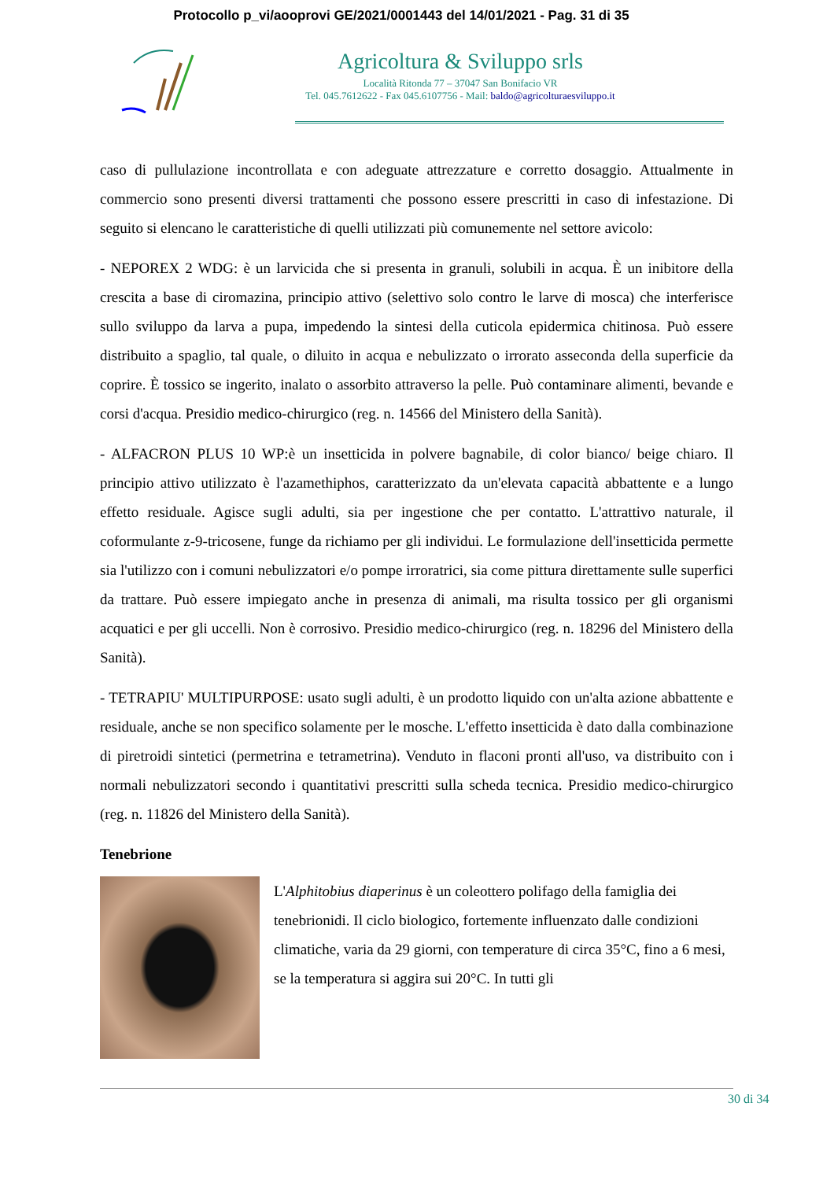Protocollo p_vi/aooprovi GE/2021/0001443 del 14/01/2021 - Pag. 31 di 35
Agricoltura & Sviluppo srls
Località Ritonda 77 – 37047 San Bonifacio VR
Tel. 045.7612622 - Fax 045.6107756 - Mail: baldo@agricolturaesviluppo.it
caso di pullulazione incontrollata e con adeguate attrezzature e corretto dosaggio. Attualmente in commercio sono presenti diversi trattamenti che possono essere prescritti in caso di infestazione. Di seguito si elencano le caratteristiche di quelli utilizzati più comunemente nel settore avicolo:
- NEPOREX 2 WDG: è un larvicida che si presenta in granuli, solubili in acqua. È un inibitore della crescita a base di ciromazina, principio attivo (selettivo solo contro le larve di mosca) che interferisce sullo sviluppo da larva a pupa, impedendo la sintesi della cuticola epidermica chitinosa. Può essere distribuito a spaglio, tal quale, o diluito in acqua e nebulizzato o irrorato asseconda della superficie da coprire. È tossico se ingerito, inalato o assorbito attraverso la pelle. Può contaminare alimenti, bevande e corsi d'acqua. Presidio medico-chirurgico (reg. n. 14566 del Ministero della Sanità).
- ALFACRON PLUS 10 WP:è un insetticida in polvere bagnabile, di color bianco/ beige chiaro. Il principio attivo utilizzato è l'azamethiphos, caratterizzato da un'elevata capacità abbattente e a lungo effetto residuale. Agisce sugli adulti, sia per ingestione che per contatto. L'attrattivo naturale, il coformulante z-9-tricosene, funge da richiamo per gli individui. Le formulazione dell'insetticida permette sia l'utilizzo con i comuni nebulizzatori e/o pompe irroratrici, sia come pittura direttamente sulle superfici da trattare. Può essere impiegato anche in presenza di animali, ma risulta tossico per gli organismi acquatici e per gli uccelli. Non è corrosivo. Presidio medico-chirurgico (reg. n. 18296 del Ministero della Sanità).
- TETRAPIU' MULTIPURPOSE: usato sugli adulti, è un prodotto liquido con un'alta azione abbattente e residuale, anche se non specifico solamente per le mosche. L'effetto insetticida è dato dalla combinazione di piretroidi sintetici (permetrina e tetrametrina). Venduto in flaconi pronti all'uso, va distribuito con i normali nebulizzatori secondo i quantitativi prescritti sulla scheda tecnica. Presidio medico-chirurgico (reg. n. 11826 del Ministero della Sanità).
Tenebrione
L'Alphitobius diaperinus è un coleottero polifago della famiglia dei tenebrionidi. Il ciclo biologico, fortemente influenzato dalle condizioni climatiche, varia da 29 giorni, con temperature di circa 35°C, fino a 6 mesi, se la temperatura si aggira sui 20°C. In tutti gli
30 di 34